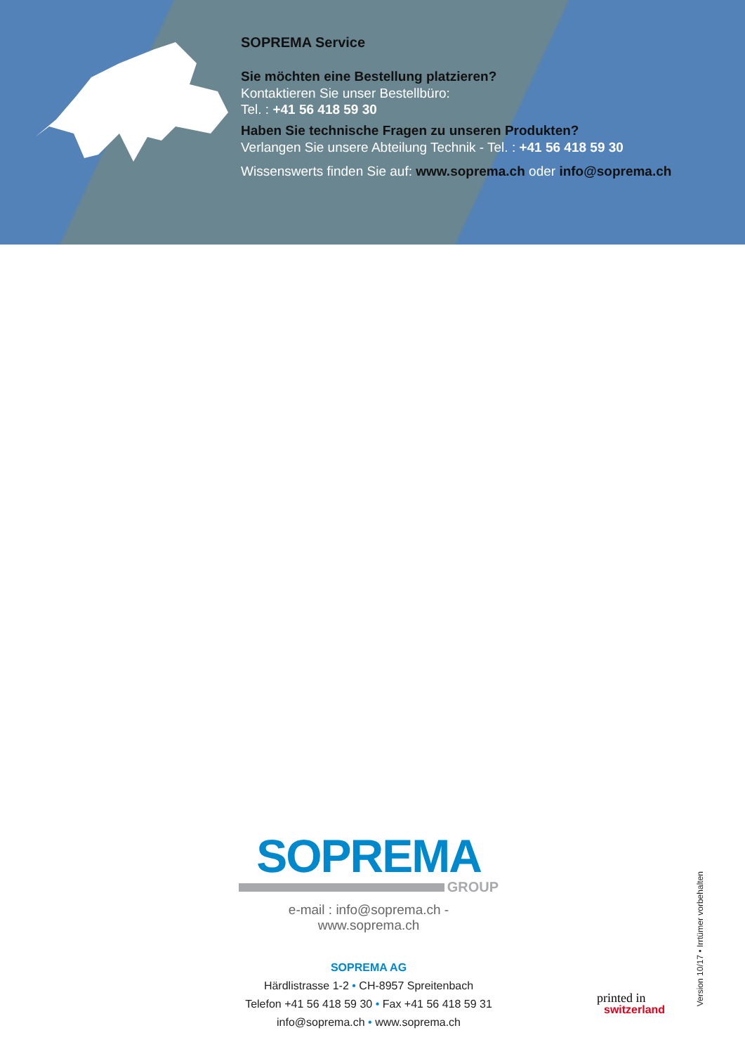SOPREMA Service
Sie möchten eine Bestellung platzieren?
Kontaktieren Sie unser Bestellbüro:
Tel. : +41 56 418 59 30
Haben Sie technische Fragen zu unseren Produkten?
Verlangen Sie unsere Abteilung Technik - Tel. : +41 56 418 59 30
Wissenswerts finden Sie auf: www.soprema.ch oder info@soprema.ch
SOPREMA
GROUP
e-mail : info@soprema.ch - www.soprema.ch
SOPREMA AG
Härdlistrasse 1-2 • CH-8957 Spreitenbach
Telefon +41 56 418 59 30 • Fax +41 56 418 59 31
info@soprema.ch • www.soprema.ch
printed in
switzerland
Version 10/17 • Irrtümer vorbehalten